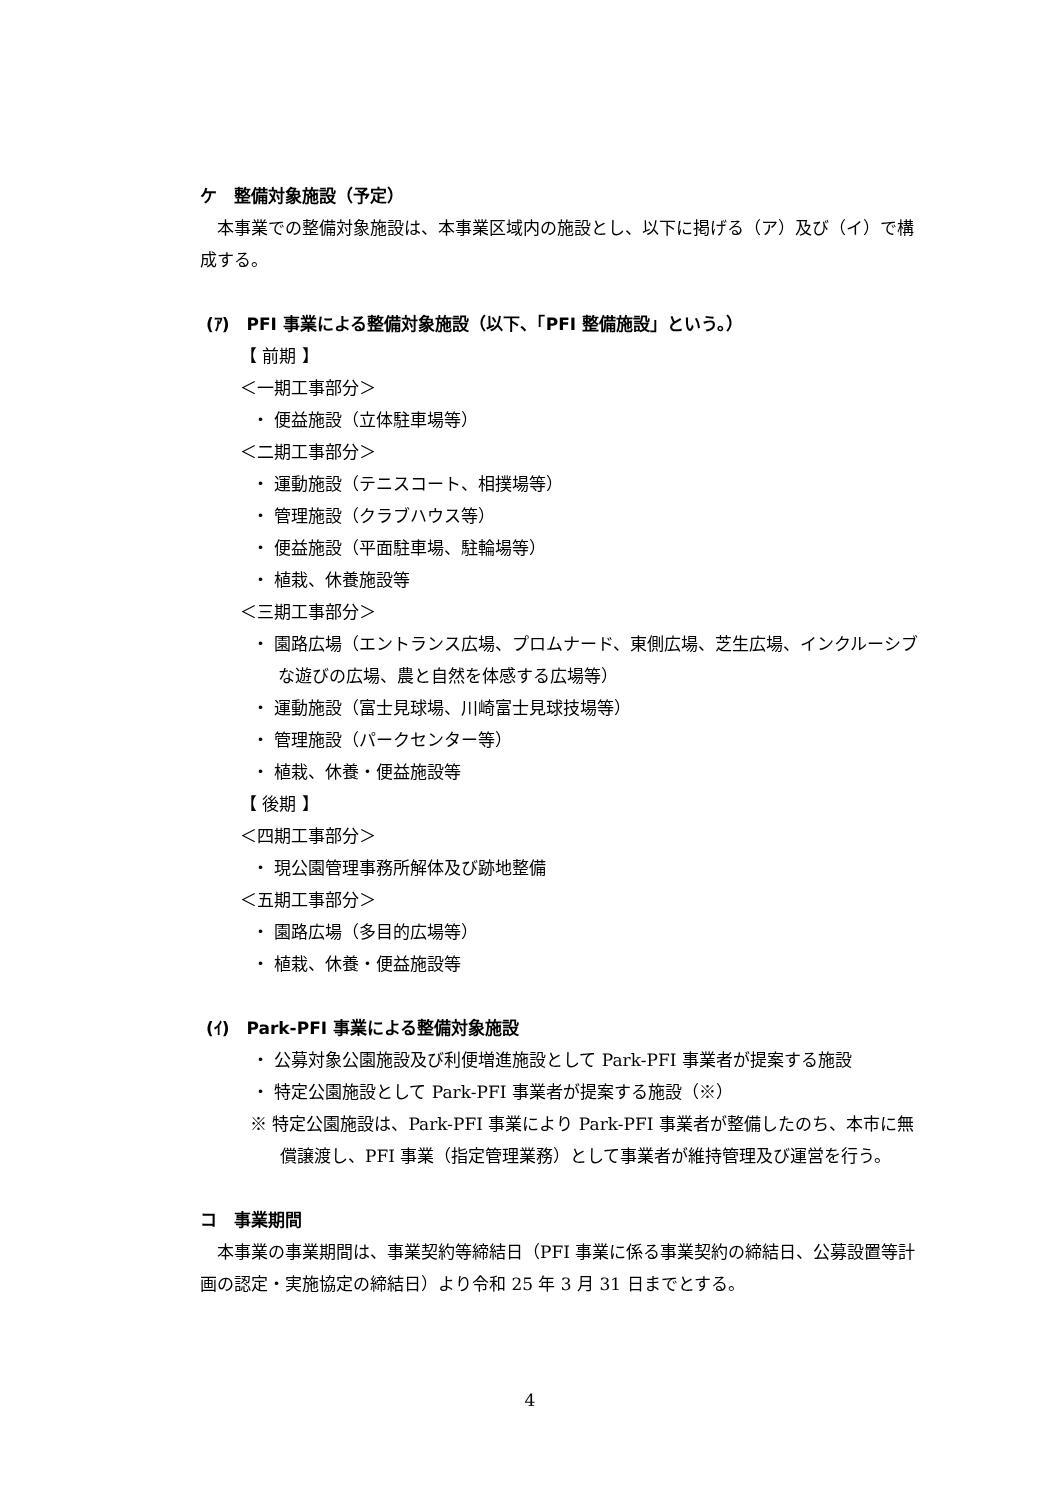ケ　整備対象施設（予定）
　本事業での整備対象施設は、本事業区域内の施設とし、以下に掲げる（ア）及び（イ）で構成する。
(ｱ)　PFI 事業による整備対象施設（以下、「PFI 整備施設」という。）
【 前期 】
＜一期工事部分＞
・ 便益施設（立体駐車場等）
＜二期工事部分＞
・ 運動施設（テニスコート、相撲場等）
・ 管理施設（クラブハウス等）
・ 便益施設（平面駐車場、駐輪場等）
・ 植栽、休養施設等
＜三期工事部分＞
・ 園路広場（エントランス広場、プロムナード、東側広場、芝生広場、インクルーシブな遊びの広場、農と自然を体感する広場等）
・ 運動施設（富士見球場、川崎富士見球技場等）
・ 管理施設（パークセンター等）
・ 植栽、休養・便益施設等
【 後期 】
＜四期工事部分＞
・ 現公園管理事務所解体及び跡地整備
＜五期工事部分＞
・ 園路広場（多目的広場等）
・ 植栽、休養・便益施設等
(ｲ)　Park-PFI 事業による整備対象施設
・ 公募対象公園施設及び利便増進施設として Park-PFI 事業者が提案する施設
・ 特定公園施設として Park-PFI 事業者が提案する施設（※）
※ 特定公園施設は、Park-PFI 事業により Park-PFI 事業者が整備したのち、本市に無償譲渡し、PFI 事業（指定管理業務）として事業者が維持管理及び運営を行う。
コ　事業期間
　本事業の事業期間は、事業契約等締結日（PFI 事業に係る事業契約の締結日、公募設置等計画の認定・実施協定の締結日）より令和 25 年 3 月 31 日までとする。
4